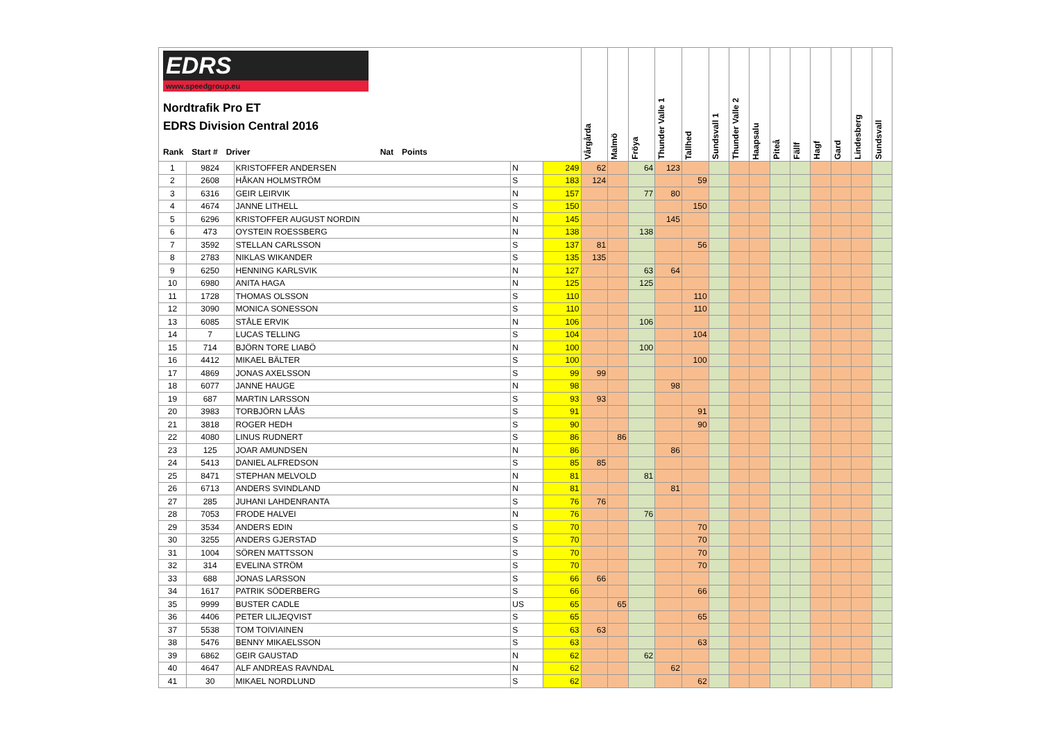| EDRS www.speedgroup.eu Nordtrafik Pro ET EDRS Division Central 2016 Rank Start # Driver Nat Points | | | | | Vårgårda | Malmö | Fröya | Thunder Valle 1 | Tallhed | Sundsvall 1 | Thunder Valle 2 | Haapsalu | Piteå | Fällf | Hagf | Gard | Lindesberg | Sundsvall |
| --- | --- | --- | --- | --- | --- | --- | --- | --- | --- | --- | --- | --- | --- | --- | --- | --- | --- | --- |
| 1 | 9824 | KRISTOFFER ANDERSEN | N | 249 | 62 | | 64 | 123 | | | | | | | | | | |
| 2 | 2608 | HÅKAN HOLMSTRÖM | S | 183 | 124 | | | | 59 | | | | | | | | | |
| 3 | 6316 | GEIR LEIRVIK | N | 157 | | | 77 | 80 | | | | | | | | | | |
| 4 | 4674 | JANNE LITHELL | S | 150 | | | | | 150 | | | | | | | | | |
| 5 | 6296 | KRISTOFFER AUGUST NORDIN | N | 145 | | | | 145 | | | | | | | | | | |
| 6 | 473 | OYSTEIN ROESSBERG | N | 138 | | | 138 | | | | | | | | | | | |
| 7 | 3592 | STELLAN CARLSSON | S | 137 | 81 | | | | 56 | | | | | | | | | |
| 8 | 2783 | NIKLAS WIKANDER | S | 135 | 135 | | | | | | | | | | | | | |
| 9 | 6250 | HENNING KARLSVIK | N | 127 | | | 63 | 64 | | | | | | | | | | |
| 10 | 6980 | ANITA HAGA | N | 125 | | | 125 | | | | | | | | | | | |
| 11 | 1728 | THOMAS OLSSON | S | 110 | | | | | 110 | | | | | | | | | |
| 12 | 3090 | MONICA SONESSON | S | 110 | | | | | 110 | | | | | | | | | |
| 13 | 6085 | STÅLE ERVIK | N | 106 | | | 106 | | | | | | | | | | | |
| 14 | 7 | LUCAS TELLING | S | 104 | | | | | 104 | | | | | | | | | |
| 15 | 714 | BJÖRN TORE LIABÖ | N | 100 | | | 100 | | | | | | | | | | | |
| 16 | 4412 | MIKAEL BÄLTER | S | 100 | | | | | 100 | | | | | | | | | |
| 17 | 4869 | JONAS AXELSSON | S | 99 | 99 | | | | | | | | | | | | | |
| 18 | 6077 | JANNE HAUGE | N | 98 | | | | 98 | | | | | | | | | | |
| 19 | 687 | MARTIN LARSSON | S | 93 | 93 | | | | | | | | | | | | | |
| 20 | 3983 | TORBJÖRN LÅÅS | S | 91 | | | | | 91 | | | | | | | | | |
| 21 | 3818 | ROGER HEDH | S | 90 | | | | | 90 | | | | | | | | | |
| 22 | 4080 | LINUS RUDNERT | S | 86 | | 86 | | | | | | | | | | | | |
| 23 | 125 | JOAR AMUNDSEN | N | 86 | | | | 86 | | | | | | | | | | |
| 24 | 5413 | DANIEL ALFREDSON | S | 85 | 85 | | | | | | | | | | | | | |
| 25 | 8471 | STEPHAN MELVOLD | N | 81 | | | 81 | | | | | | | | | | | |
| 26 | 6713 | ANDERS SVINDLAND | N | 81 | | | | 81 | | | | | | | | | | |
| 27 | 285 | JUHANI LAHDENRANTA | S | 76 | 76 | | | | | | | | | | | | | |
| 28 | 7053 | FRODE HALVEI | N | 76 | | | 76 | | | | | | | | | | | |
| 29 | 3534 | ANDERS EDIN | S | 70 | | | | | 70 | | | | | | | | | |
| 30 | 3255 | ANDERS GJERSTAD | S | 70 | | | | | 70 | | | | | | | | | |
| 31 | 1004 | SÖREN MATTSSON | S | 70 | | | | | 70 | | | | | | | | | |
| 32 | 314 | EVELINA STRÖM | S | 70 | | | | | 70 | | | | | | | | | |
| 33 | 688 | JONAS LARSSON | S | 66 | 66 | | | | | | | | | | | | | |
| 34 | 1617 | PATRIK SÖDERBERG | S | 66 | | | | | 66 | | | | | | | | | |
| 35 | 9999 | BUSTER CADLE | US | 65 | | 65 | | | | | | | | | | | | |
| 36 | 4406 | PETER LILJEQVIST | S | 65 | | | | | 65 | | | | | | | | | |
| 37 | 5538 | TOM TOIVIAINEN | S | 63 | 63 | | | | | | | | | | | | | |
| 38 | 5476 | BENNY MIKAELSSON | S | 63 | | | | | 63 | | | | | | | | | |
| 39 | 6862 | GEIR GAUSTAD | N | 62 | | | 62 | | | | | | | | | | | |
| 40 | 4647 | ALF ANDREAS RAVNDAL | N | 62 | | | | 62 | | | | | | | | | | |
| 41 | 30 | MIKAEL NORDLUND | S | 62 | | | | | 62 | | | | | | | | | |